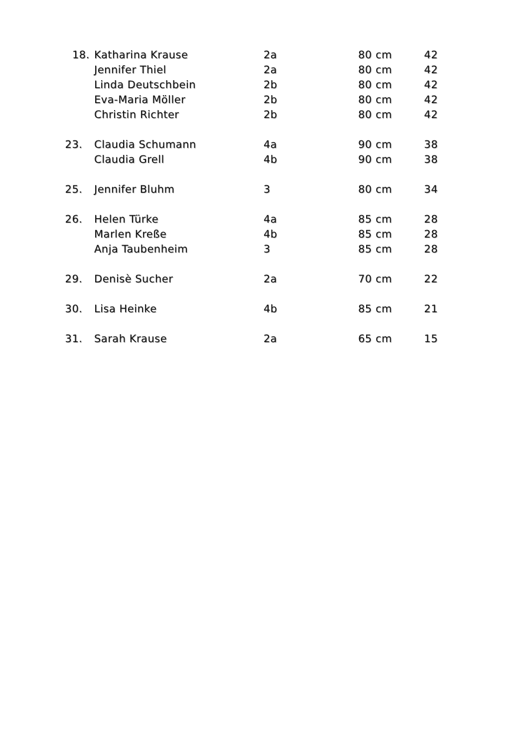| 18. | Katharina Krause | 2a | 80 cm | 42 |
| | Jennifer Thiel | 2a | 80 cm | 42 |
| | Linda Deutschbein | 2b | 80 cm | 42 |
| | Eva-Maria Möller | 2b | 80 cm | 42 |
| | Christin Richter | 2b | 80 cm | 42 |
| 23. | Claudia Schumann | 4a | 90 cm | 38 |
| | Claudia Grell | 4b | 90 cm | 38 |
| 25. | Jennifer Bluhm | 3 | 80 cm | 34 |
| 26. | Helen Türke | 4a | 85 cm | 28 |
| | Marlen Kreße | 4b | 85 cm | 28 |
| | Anja Taubenheim | 3 | 85 cm | 28 |
| 29. | Denisè Sucher | 2a | 70 cm | 22 |
| 30. | Lisa Heinke | 4b | 85 cm | 21 |
| 31. | Sarah Krause | 2a | 65 cm | 15 |